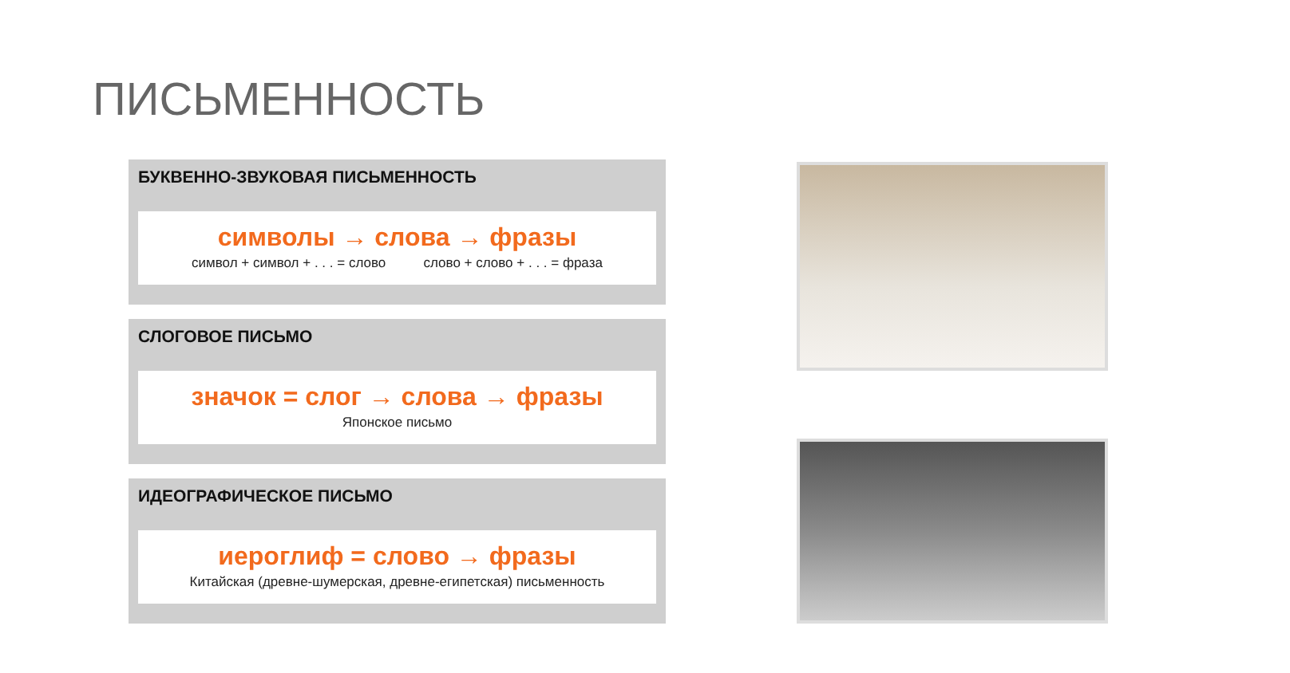ПИСЬМЕННОСТЬ
БУКВЕННО-ЗВУКОВАЯ ПИСЬМЕННОСТЬ
символы → слова → фразы
символ + символ + . . . = слово слово + слово + . . . = фраза
СЛОГОВОЕ ПИСЬМО
значок = слог → слова → фразы
Японское письмо
ИДЕОГРАФИЧЕСКОЕ ПИСЬМО
иероглиф = слово → фразы
Китайская (древне-шумерская, древне-египетская) письменность